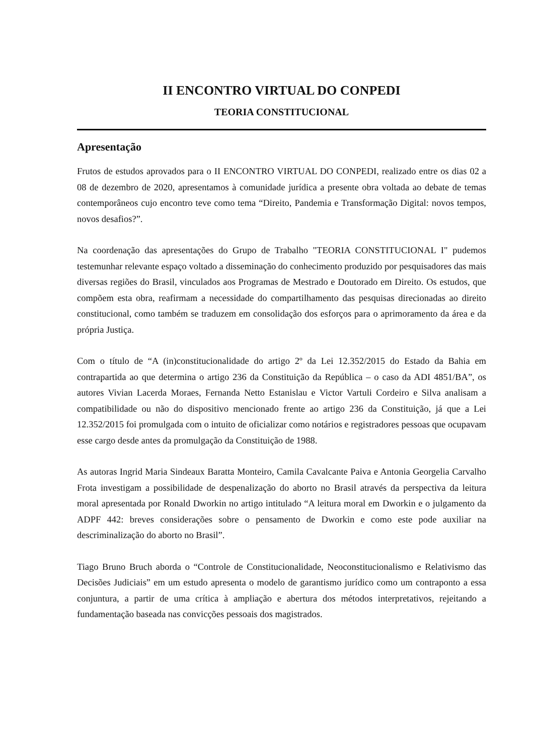II ENCONTRO VIRTUAL DO CONPEDI
TEORIA CONSTITUCIONAL
Apresentação
Frutos de estudos aprovados para o II ENCONTRO VIRTUAL DO CONPEDI, realizado entre os dias 02 a 08 de dezembro de 2020, apresentamos à comunidade jurídica a presente obra voltada ao debate de temas contemporâneos cujo encontro teve como tema “Direito, Pandemia e Transformação Digital: novos tempos, novos desafios?”.
Na coordenação das apresentações do Grupo de Trabalho "TEORIA CONSTITUCIONAL I" pudemos testemunhar relevante espaço voltado a disseminação do conhecimento produzido por pesquisadores das mais diversas regiões do Brasil, vinculados aos Programas de Mestrado e Doutorado em Direito. Os estudos, que compõem esta obra, reafirmam a necessidade do compartilhamento das pesquisas direcionadas ao direito constitucional, como também se traduzem em consolidação dos esforços para o aprimoramento da área e da própria Justiça.
Com o título de “A (in)constitucionalidade do artigo 2º da Lei 12.352/2015 do Estado da Bahia em contrapartida ao que determina o artigo 236 da Constituição da República – o caso da ADI 4851/BA”, os autores Vivian Lacerda Moraes, Fernanda Netto Estanislau e Victor Vartuli Cordeiro e Silva analisam a compatibilidade ou não do dispositivo mencionado frente ao artigo 236 da Constituição, já que a Lei 12.352/2015 foi promulgada com o intuito de oficializar como notários e registradores pessoas que ocupavam esse cargo desde antes da promulgação da Constituição de 1988.
As autoras Ingrid Maria Sindeaux Baratta Monteiro, Camila Cavalcante Paiva e Antonia Georgelia Carvalho Frota investigam a possibilidade de despenalização do aborto no Brasil através da perspectiva da leitura moral apresentada por Ronald Dworkin no artigo intitulado “A leitura moral em Dworkin e o julgamento da ADPF 442: breves considerações sobre o pensamento de Dworkin e como este pode auxiliar na descriminalização do aborto no Brasil”.
Tiago Bruno Bruch aborda o “Controle de Constitucionalidade, Neoconstitucionalismo e Relativismo das Decisões Judiciais” em um estudo apresenta o modelo de garantismo jurídico como um contraponto a essa conjuntura, a partir de uma crítica à ampliação e abertura dos métodos interpretativos, rejeitando a fundamentação baseada nas convicções pessoais dos magistrados.